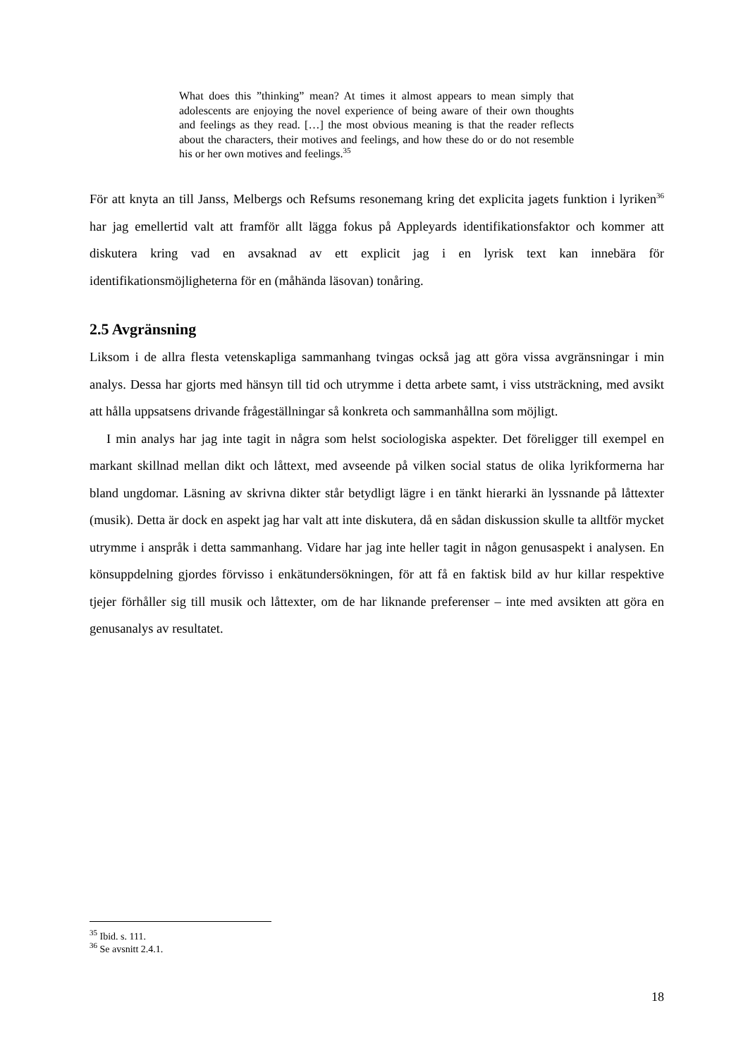What does this ”thinking” mean? At times it almost appears to mean simply that adolescents are enjoying the novel experience of being aware of their own thoughts and feelings as they read. […] the most obvious meaning is that the reader reflects about the characters, their motives and feelings, and how these do or do not resemble his or her own motives and feelings.<sup>35</sup>
För att knyta an till Janss, Melbergs och Refsums resonemang kring det explicita jagets funktion i lyriken<sup>36</sup> har jag emellertid valt att framför allt lägga fokus på Appleyards identifikationsfaktor och kommer att diskutera kring vad en avsaknad av ett explicit jag i en lyrisk text kan innebära för identifikationsmöjligheterna för en (måhända läsovan) tonåring.
2.5 Avgränsning
Liksom i de allra flesta vetenskapliga sammanhang tvingas också jag att göra vissa avgränsningar i min analys. Dessa har gjorts med hänsyn till tid och utrymme i detta arbete samt, i viss utsträckning, med avsikt att hålla uppsatsens drivande frågeställningar så konkreta och sammanhållna som möjligt.
I min analys har jag inte tagit in några som helst sociologiska aspekter. Det föreligger till exempel en markant skillnad mellan dikt och låttext, med avseende på vilken social status de olika lyrikformerna har bland ungdomar. Läsning av skrivna dikter står betydligt lägre i en tänkt hierarki än lyssnande på låttexter (musik). Detta är dock en aspekt jag har valt att inte diskutera, då en sådan diskussion skulle ta alltför mycket utrymme i anspråk i detta sammanhang. Vidare har jag inte heller tagit in någon genusaspekt i analysen. En könsuppdelning gjordes förvisso i enkätundersökningen, för att få en faktisk bild av hur killar respektive tjejer förhåller sig till musik och låttexter, om de har liknande preferenser – inte med avsikten att göra en genusanalys av resultatet.
<sup>35</sup> Ibid. s. 111.
<sup>36</sup> Se avsnitt 2.4.1.
18